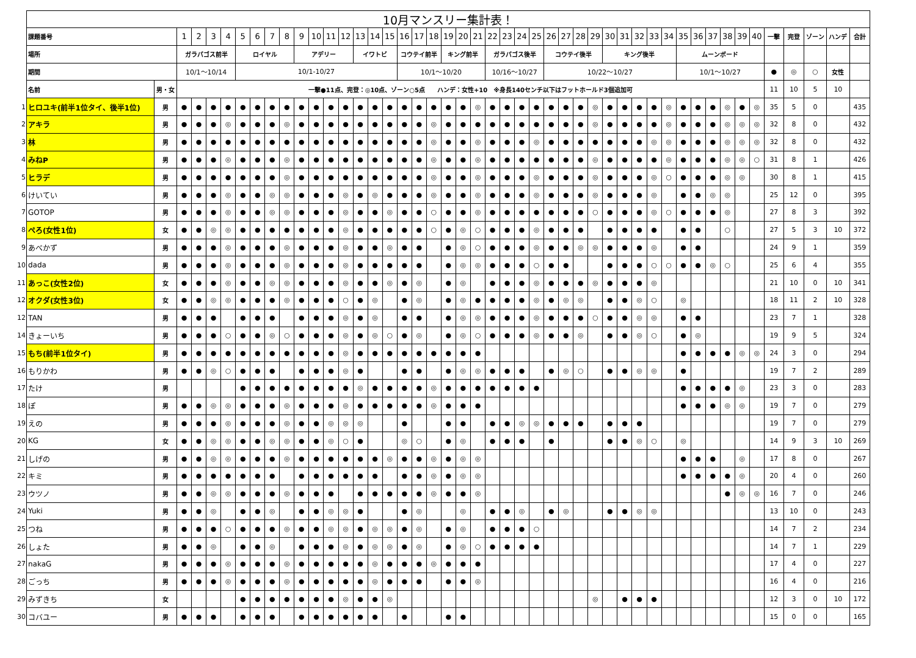| | 10月マンスリー集計表！ | | | | | | | | | | | | | | | | | | | | | | | | | | | | | | | | | | | | | | | | | | | | | | |
| | 課題番号 | | 1 | 2 | 3 | 4 | 5 | 6 | 7 | 8 | 9 | 10 | 11 | 12 | 13 | 14 | 15 | 16 | 17 | 18 | 19 | 20 | 21 | 22 | 23 | 24 | 25 | 26 | 27 | 28 | 29 | 30 | 31 | 32 | 33 | 34 | 35 | 36 | 37 | 38 | 39 | 40 | 一撃 | 完登 | ゾーン | ハンデ | 合計 |
| | 場所 | | ガラパゴス前半 | | | | ロイヤル | | | | アデリー | | | | イワトビ | | | コウテイ前半 | | | キング前半 | | | ガラパゴス後半 | | | | コウテイ後半 | | | | キング後半 | | | | | ムーンボード | | | | | | | | | | |
| | 期間 | | 10/1～10/14 | | | | 10/1-10/27 | | | | | | | | | | | 10/1～10/20 | | | | | | 10/16～10/27 | | | | 10/22～10/27 | | | | | | | | | 10/1～10/27 | | | | | | ● | ◎ | ○ | 女性 | |
| | 名前 | 男・女 | 一撃●11点、完登：◎10点、ゾーン○5点 ハンデ：女性+10 ※身長140センチ以下はフットホールド3個追加可 | | | | | | | | | | | | | | | | | | | | | | | | | | | | | | | | | | | | | | | | 11 | 10 | 5 | 10 | |
| 1 | ヒロユキ(前半1位タイ、後半1位) | 男 | ● | ● | ● | ● | ● | ● | ● | ● | ● | ● | ● | ● | ● | ● | ● | ● | ● | ● | ● | ● | ◎ | ● | ● | ● | ● | ● | ● | ● | ◎ | ● | ● | ● | ● | ◎ | ● | ● | ● | ◎ | ● | ◎ | 35 | 5 | 0 | | 435 |
| 2 | アキラ | 男 | ● | ● | ● | ◎ | ● | ● | ● | ◎ | ● | ● | ● | ● | ● | ● | ● | ● | ● | ◎ | ● | ● | ● | ● | ● | ● | ● | ● | ● | ● | ◎ | ● | ● | ● | ● | ◎ | ● | ● | ● | ◎ | ◎ | ◎ | 32 | 8 | 0 | | 432 |
| 3 | 林 | 男 | ● | ● | ● | ● | ● | ● | ● | ● | ● | ● | ● | ● | ● | ● | ● | ● | ● | ◎ | ● | ● | ◎ | ● | ● | ● | ◎ | ● | ● | ● | ● | ● | ● | ● | ◎ | ◎ | ● | ● | ● | ◎ | ◎ | ◎ | 32 | 8 | 0 | | 432 |
| 4 | みねP | 男 | ● | ● | ● | ◎ | ● | ● | ● | ◎ | ● | ● | ● | ● | ● | ● | ● | ● | ● | ◎ | ● | ● | ◎ | ● | ● | ● | ● | ● | ● | ● | ◎ | ● | ● | ● | ● | ◎ | ● | ● | ● | ◎ | ◎ | ○ | 31 | 8 | 1 | | 426 |
| 5 | ヒラデ | 男 | ● | ● | ● | ● | ● | ● | ● | ◎ | ● | ● | ● | ● | ● | ● | ● | ● | ● | ◎ | ● | ● | ◎ | ● | ● | ● | ◎ | ● | ● | ● | ◎ | ● | ● | ● | ◎ | ○ | ● | ● | ● | ◎ | ◎ | | 30 | 8 | 1 | | 415 |
| 6 | けいてい | 男 | ● | ● | ● | ◎ | ● | ● | ◎ | ◎ | ● | ● | ● | ◎ | ● | ◎ | ● | ● | ● | ◎ | ● | ● | ◎ | ● | ● | ● | ◎ | ● | ● | ● | ◎ | ● | ● | ● | ◎ | | ● | ● | ◎ | ◎ | | | 25 | 12 | 0 | | 395 |
| 7 | GOTOP | 男 | ● | ● | ● | ◎ | ● | ● | ◎ | ◎ | ● | ● | ● | ◎ | ● | ● | ◎ | ● | ● | ○ | ● | ● | ◎ | ● | ● | ● | ● | ● | ● | ● | ○ | ● | ● | ● | ◎ | ○ | ● | ● | ● | ◎ | | | 27 | 8 | 3 | | 392 |
| 8 | ぺろ(女性1位) | 女 | ● | ● | ◎ | ◎ | ● | ● | ● | ● | ● | ● | ● | ◎ | ● | ● | ● | ● | ● | ○ | ● | ◎ | ○ | ● | ● | ● | ◎ | ● | ● | ● | | ● | ● | ● | ● | | ● | ● | | ○ | | | 27 | 5 | 3 | 10 | 372 |
| 9 | あべかず | 男 | ● | ● | ● | ◎ | ● | ● | ● | ◎ | ● | ● | ● | ◎ | ● | ● | ◎ | ● | ● | | ● | ◎ | ○ | ● | ● | ● | ◎ | ● | ● | ◎ | ◎ | ● | ● | ● | ◎ | | ● | ● | | | | | 24 | 9 | 1 | | 359 |
| 10 | dada | 男 | ● | ● | ● | ◎ | ● | ● | ● | ◎ | ● | ● | ● | ◎ | ● | ● | ● | ● | ● | | ● | ◎ | ◎ | ● | ● | ● | ○ | ● | ● | | | ● | ● | ● | ○ | ○ | ● | ● | ◎ | ○ | | | 25 | 6 | 4 | | 355 |
| 11 | あっこ(女性2位) | 女 | ● | ● | ● | ◎ | ● | ● | ◎ | ◎ | ● | ● | ● | ◎ | ● | ● | ◎ | ● | ◎ | | ● | ◎ | | ● | ● | ● | ◎ | ● | ● | ● | ◎ | ● | ● | ● | ◎ | | | | | | | | 21 | 10 | 0 | 10 | 341 |
| 12 | オクダ(女性3位) | 女 | ● | ● | ◎ | ◎ | ● | ● | ● | ◎ | ● | ● | ● | ○ | ● | ◎ | | ● | ◎ | | ● | ◎ | ● | ● | ● | ● | ◎ | ● | ◎ | ◎ | | ● | ● | ◎ | ○ | | ◎ | | | | | | 18 | 11 | 2 | 10 | 328 |
| 12 | TAN | 男 | ● | ● | ● | | ● | ● | ● | | ● | ● | ● | ◎ | ● | ◎ | | ● | ● | | ● | ◎ | ◎ | ● | ● | ● | ◎ | ● | ● | ● | ○ | ● | ● | ◎ | ◎ | | ● | ● | | | | | 23 | 7 | 1 | | 328 |
| 14 | きょーいち | 男 | ● | ● | ● | ○ | ● | ● | ◎ | ○ | ● | ● | ● | ◎ | ● | ◎ | ○ | ● | ◎ | | ● | ◎ | ○ | ● | ● | ● | ◎ | ● | ● | ◎ | | ● | ● | ◎ | ○ | | ● | ◎ | | | | | 19 | 9 | 5 | | 324 |
| 15 | もち(前半1位タイ) | 男 | ● | ● | ● | ● | ● | ● | ● | ● | ● | ● | ● | ◎ | ● | ● | ● | ● | ● | ● | ● | ● | ● | | | | | | | | | | | | | | ● | ● | ● | ● | ◎ | ◎ | 24 | 3 | 0 | | 294 |
| 16 | もりかわ | 男 | ● | ● | ◎ | ○ | ● | ● | ● | | ● | ● | ● | ◎ | ● | | | ● | ● | | ● | ◎ | ◎ | ● | ● | ● | | ● | ◎ | ○ | | ● | ● | ◎ | ◎ | | ● | | | | | | 19 | 7 | 2 | | 289 |
| 17 | たけ | 男 | | | | | ● | ● | ● | ● | ● | ● | ● | ● | ◎ | ● | ● | ● | ● | ◎ | ● | ● | ● | ● | ● | ● | ● | | | | | | | | | | ● | ● | ● | ● | ◎ | | 23 | 3 | 0 | | 283 |
| 18 | ぽ | 男 | ● | ● | ◎ | ◎ | ● | ● | ● | ◎ | ● | ● | ● | ◎ | ● | ● | ● | ● | ● | ◎ | ● | ● | ● | | | | | | | | | | | | | | ● | ● | ● | ◎ | ◎ | | 19 | 7 | 0 | | 279 |
| 19 | えの | 男 | ● | ● | ● | ◎ | ● | ● | ● | ◎ | ● | ● | ◎ | ◎ | ◎ | | | ● | | | ● | ● | | ● | ● | ◎ | ◎ | ● | ● | ● | | ● | ● | ● | | | | | | | | | 19 | 7 | 0 | | 279 |
| 20 | KG | 女 | ● | ● | ◎ | ◎ | ● | ● | ◎ | ◎ | ● | ● | ◎ | ○ | ● | | | ◎ | ○ | | ● | ◎ | | ● | ● | ● | | ● | | | | ● | ● | ◎ | ○ | | ◎ | | | | | | 14 | 9 | 3 | 10 | 269 |
| 21 | しげの | 男 | ● | ● | ◎ | ◎ | ● | ● | ● | ◎ | ● | ● | ● | ● | ● | ● | ◎ | ● | ● | ◎ | ● | ◎ | ◎ | | | | | | | | | | | | | | ● | ● | ● | | ◎ | | 17 | 8 | 0 | | 267 |
| 22 | キミ | 男 | ● | ● | ● | ● | ● | ● | ● | | ● | ● | ● | ● | ● | ● | | ● | ● | ◎ | ● | ◎ | ◎ | | | | | | | | | | | | | | ● | ● | ● | ● | ◎ | | 20 | 4 | 0 | | 260 |
| 23 | ウツノ | 男 | ● | ● | ◎ | ◎ | ● | ● | ● | ◎ | ● | ● | ● | | ● | ● | ● | ● | ● | ◎ | ● | ● | ◎ | | | | | | | | | | | | | | | | | ● | ◎ | ◎ | 16 | 7 | 0 | | 246 |
| 24 | Yuki | 男 | ● | ● | ◎ | | ● | ● | ◎ | | ● | ● | ◎ | ◎ | ● | | | ● | ◎ | | | ◎ | | ● | ● | ◎ | | ● | ◎ | | | ● | ● | ◎ | ◎ | | | | | | | | 13 | 10 | 0 | | 243 |
| 25 | つね | 男 | ● | ● | ● | ○ | ● | ● | ● | ◎ | ● | ● | ◎ | ◎ | ● | ◎ | ◎ | ● | ◎ | | ● | ◎ | | ● | ● | ● | ○ | | | | | | | | | | | | | | | | 14 | 7 | 2 | | 234 |
| 26 | しょた | 男 | ● | ● | ◎ | | ● | ● | ◎ | | ● | ● | ● | ◎ | ● | ◎ | ◎ | ● | ◎ | | ● | ◎ | ○ | ● | ● | ● | ● | | | | | | | | | | | | | | | | 14 | 7 | 1 | | 229 |
| 27 | nakaG | 男 | ● | ● | ● | ◎ | ● | ● | ● | ◎ | ● | ● | ● | ● | ● | ◎ | ● | ● | ● | ◎ | ● | ● | ● | | | | | | | | | | | | | | | | | | | | 17 | 4 | 0 | | 227 |
| 28 | ごっち | 男 | ● | ● | ● | ◎ | ● | ● | ● | ◎ | ● | ● | ● | ● | ● | ◎ | ● | ● | ● | | ● | ● | ◎ | | | | | | | | | | | | | | | | | | | | 16 | 4 | 0 | | 216 |
| 29 | みずきち | 女 | | | | | ● | ● | ● | ● | ● | ● | ● | ◎ | ● | ● | ◎ | | | | | | | | | | | | | | ◎ | | ● | ● | ● | | | | | | | | 12 | 3 | 0 | 10 | 172 |
| 30 | コバユー | 男 | ● | ● | ● | | ● | ● | ● | | ● | ● | ● | ● | ● | ● | | ● | | | ● | ● | | | | | | | | | | | | | | | | | | | | | 15 | 0 | 0 | | 165 |